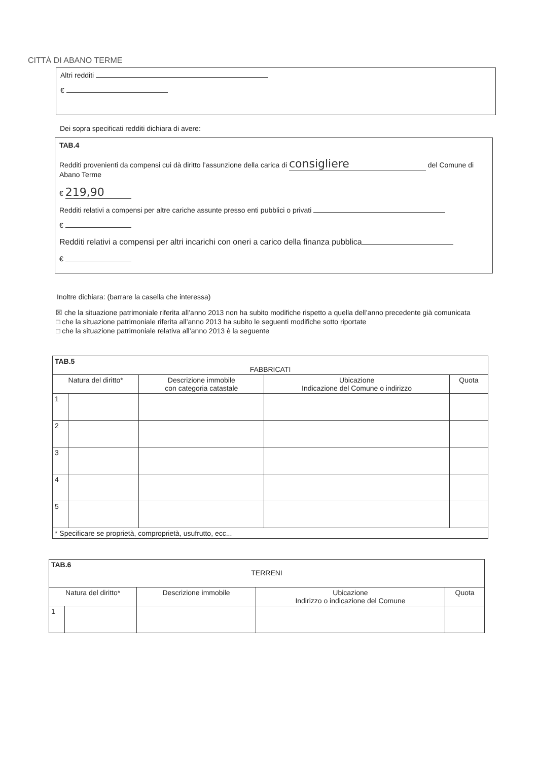CITTÀ DI ABANO TERME
Altri redditi
€
Dei sopra specificati redditi dichiara di avere:
TAB.4
Redditi provenienti da compensi cui dà diritto l’assunzione della carica di consigliere del Comune di Abano Terme
€ 219,90
Redditi relativi a compensi per altre cariche assunte presso enti pubblici o privati
€
Redditi relativi a compensi per altri incarichi con oneri a carico della finanza pubblica
€
Inoltre dichiara: (barrare la casella che interessa)
☒ che la situazione patrimoniale riferita all’anno 2013 non ha subito modifiche rispetto a quella dell’anno precedente già comunicata
□ che la situazione patrimoniale riferita all’anno 2013 ha subito le seguenti modifiche sotto riportate
□ che la situazione patrimoniale relativa all’anno 2013 è la seguente
| TAB.5 FABBRICATI | | | | |
| Natura del diritto* | | Descrizione immobile con categoria catastale | Ubicazione Indicazione del Comune o indirizzo | Quota |
| 1 | | | | |
| 2 | | | | |
| 3 | | | | |
| 4 | | | | |
| 5 | | | | |
| * Specificare se proprietà, comproprietà, usufrutto, ecc... | | | | |
| TAB.6 TERRENI | | | | |
| Natura del diritto* | | Descrizione immobile | Ubicazione Indirizzo o indicazione del Comune | Quota |
| 1 | | | | |